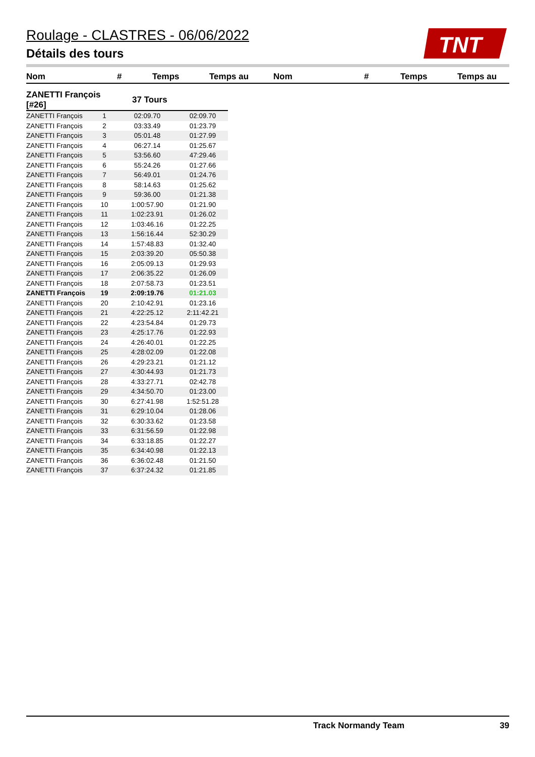Roulage - CLASTRES - 06/06/2022
Détails des tours
TNT
| Nom | # | Temps | Temps au | Nom | # | Temps | Temps au |
| --- | --- | --- | --- | --- | --- | --- | --- |
| ZANETTI François [#26] | | 37 Tours | |
| ZANETTI François | 1 | 02:09.70 | 02:09.70 |
| ZANETTI François | 2 | 03:33.49 | 01:23.79 |
| ZANETTI François | 3 | 05:01.48 | 01:27.99 |
| ZANETTI François | 4 | 06:27.14 | 01:25.67 |
| ZANETTI François | 5 | 53:56.60 | 47:29.46 |
| ZANETTI François | 6 | 55:24.26 | 01:27.66 |
| ZANETTI François | 7 | 56:49.01 | 01:24.76 |
| ZANETTI François | 8 | 58:14.63 | 01:25.62 |
| ZANETTI François | 9 | 59:36.00 | 01:21.38 |
| ZANETTI François | 10 | 1:00:57.90 | 01:21.90 |
| ZANETTI François | 11 | 1:02:23.91 | 01:26.02 |
| ZANETTI François | 12 | 1:03:46.16 | 01:22.25 |
| ZANETTI François | 13 | 1:56:16.44 | 52:30.29 |
| ZANETTI François | 14 | 1:57:48.83 | 01:32.40 |
| ZANETTI François | 15 | 2:03:39.20 | 05:50.38 |
| ZANETTI François | 16 | 2:05:09.13 | 01:29.93 |
| ZANETTI François | 17 | 2:06:35.22 | 01:26.09 |
| ZANETTI François | 18 | 2:07:58.73 | 01:23.51 |
| ZANETTI François | 19 | 2:09:19.76 | 01:21.03 |
| ZANETTI François | 20 | 2:10:42.91 | 01:23.16 |
| ZANETTI François | 21 | 4:22:25.12 | 2:11:42.21 |
| ZANETTI François | 22 | 4:23:54.84 | 01:29.73 |
| ZANETTI François | 23 | 4:25:17.76 | 01:22.93 |
| ZANETTI François | 24 | 4:26:40.01 | 01:22.25 |
| ZANETTI François | 25 | 4:28:02.09 | 01:22.08 |
| ZANETTI François | 26 | 4:29:23.21 | 01:21.12 |
| ZANETTI François | 27 | 4:30:44.93 | 01:21.73 |
| ZANETTI François | 28 | 4:33:27.71 | 02:42.78 |
| ZANETTI François | 29 | 4:34:50.70 | 01:23.00 |
| ZANETTI François | 30 | 6:27:41.98 | 1:52:51.28 |
| ZANETTI François | 31 | 6:29:10.04 | 01:28.06 |
| ZANETTI François | 32 | 6:30:33.62 | 01:23.58 |
| ZANETTI François | 33 | 6:31:56.59 | 01:22.98 |
| ZANETTI François | 34 | 6:33:18.85 | 01:22.27 |
| ZANETTI François | 35 | 6:34:40.98 | 01:22.13 |
| ZANETTI François | 36 | 6:36:02.48 | 01:21.50 |
| ZANETTI François | 37 | 6:37:24.32 | 01:21.85 |
Track Normandy Team 39